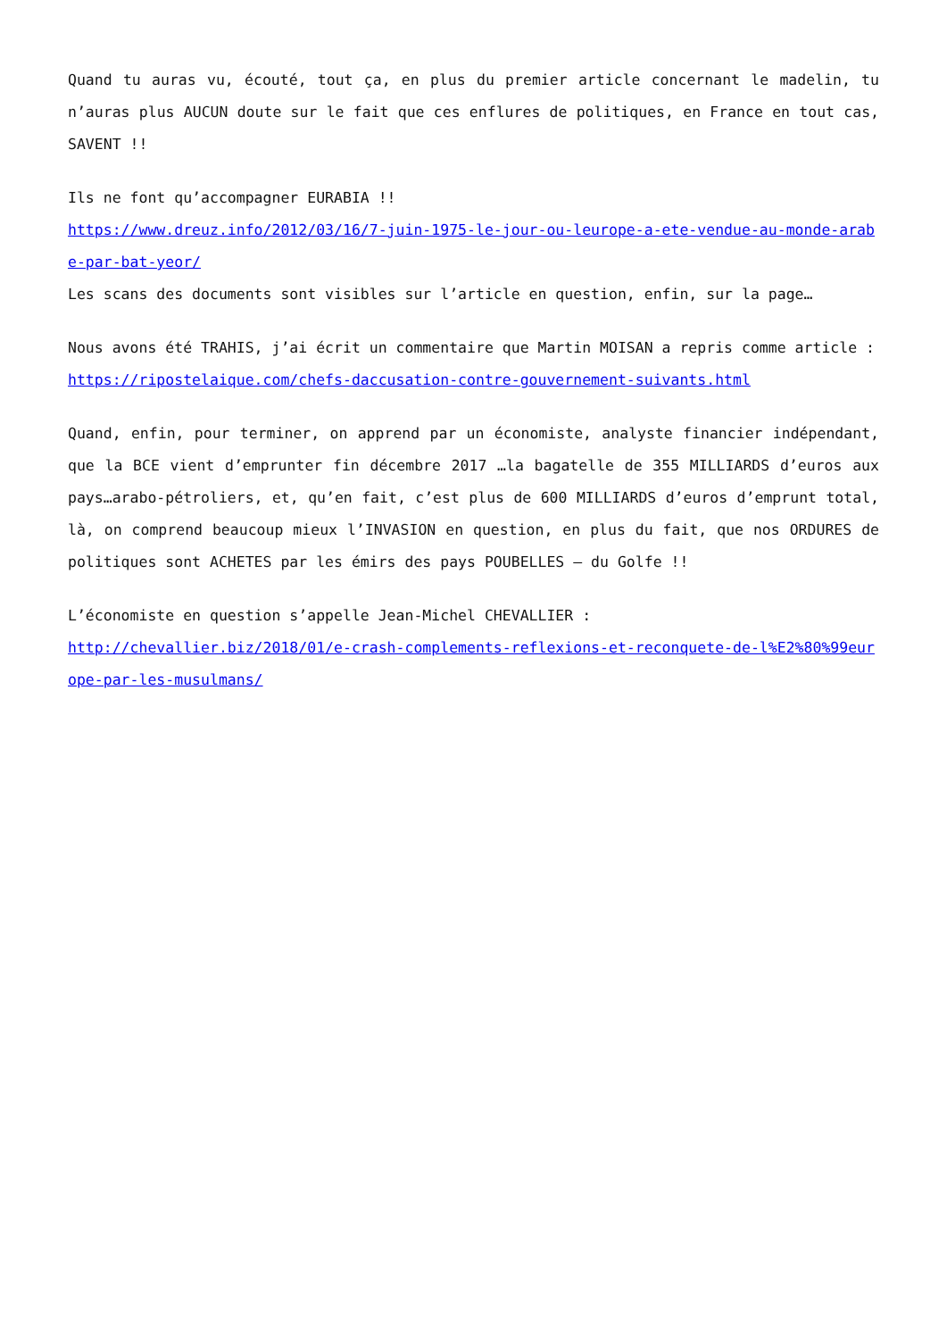Quand tu auras vu, écouté, tout ça, en plus du premier article concernant le madelin, tu n’auras plus AUCUN doute sur le fait que ces enflures de politiques, en France en tout cas, SAVENT !!
Ils ne font qu’accompagner EURABIA !!
https://www.dreuz.info/2012/03/16/7-juin-1975-le-jour-ou-leurope-a-ete-vendue-au-monde-arabe-par-bat-yeor/
Les scans des documents sont visibles sur l’article en question, enfin, sur la page…
Nous avons été TRAHIS, j’ai écrit un commentaire que Martin MOISAN a repris comme article :
https://ripostelaique.com/chefs-daccusation-contre-gouvernement-suivants.html
Quand, enfin, pour terminer, on apprend par un économiste, analyste financier indépendant, que la BCE vient d’emprunter fin décembre 2017 …la bagatelle de 355 MILLIARDS d’euros aux pays…arabo-pétroliers, et, qu’en fait, c’est plus de 600 MILLIARDS d’euros d’emprunt total, là, on comprend beaucoup mieux l’INVASION en question, en plus du fait, que nos ORDURES de politiques sont ACHETES par les émirs des pays POUBELLES – du Golfe !!
L’économiste en question s’appelle Jean-Michel CHEVALLIER :
http://chevallier.biz/2018/01/e-crash-complements-reflexions-et-reconquete-de-l%E2%80%99europe-par-les-musulmans/